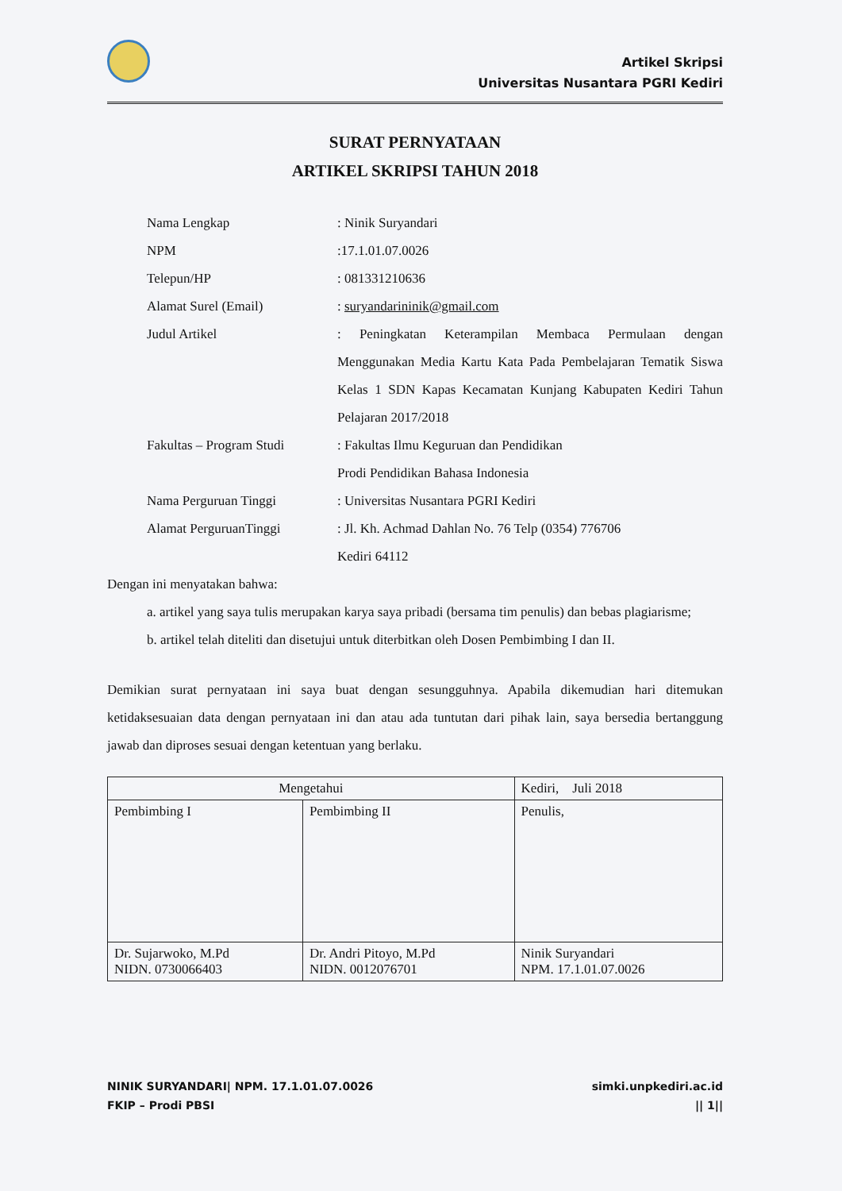Artikel Skripsi
Universitas Nusantara PGRI Kediri
SURAT PERNYATAAN
ARTIKEL SKRIPSI TAHUN 2018
| Nama Lengkap | : Ninik Suryandari |
| NPM | :17.1.01.07.0026 |
| Telepun/HP | : 081331210636 |
| Alamat Surel (Email) | : suryandarininik@gmail.com |
| Judul Artikel | : Peningkatan Keterampilan Membaca Permulaan dengan Menggunakan Media Kartu Kata Pada Pembelajaran Tematik Siswa Kelas 1 SDN Kapas Kecamatan Kunjang Kabupaten Kediri Tahun Pelajaran 2017/2018 |
| Fakultas – Program Studi | : Fakultas Ilmu Keguruan dan Pendidikan Prodi Pendidikan Bahasa Indonesia |
| Nama Perguruan Tinggi | : Universitas Nusantara PGRI Kediri |
| Alamat PerguruanTinggi | : Jl. Kh. Achmad Dahlan No. 76 Telp (0354) 776706 Kediri 64112 |
Dengan ini menyatakan bahwa:
a. artikel yang saya tulis merupakan karya saya pribadi (bersama tim penulis) dan bebas plagiarisme;
b. artikel telah diteliti dan disetujui untuk diterbitkan oleh Dosen Pembimbing I dan II.
Demikian surat pernyataan ini saya buat dengan sesungguhnya. Apabila dikemudian hari ditemukan ketidaksesuaian data dengan pernyataan ini dan atau ada tuntutan dari pihak lain, saya bersedia bertanggung jawab dan diproses sesuai dengan ketentuan yang berlaku.
| Mengetahui | | Kediri, Juli 2018 |
| --- | --- | --- |
| Pembimbing I | Pembimbing II | Penulis, |
| Dr. Sujarwoko, M.Pd NIDN. 0730066403 | Dr. Andri Pitoyo, M.Pd NIDN. 0012076701 | Ninik Suryandari NPM. 17.1.01.07.0026 |
NINIK SURYANDARI| NPM. 17.1.01.07.0026
FKIP – Prodi PBSI
simki.unpkediri.ac.id
|| 1||